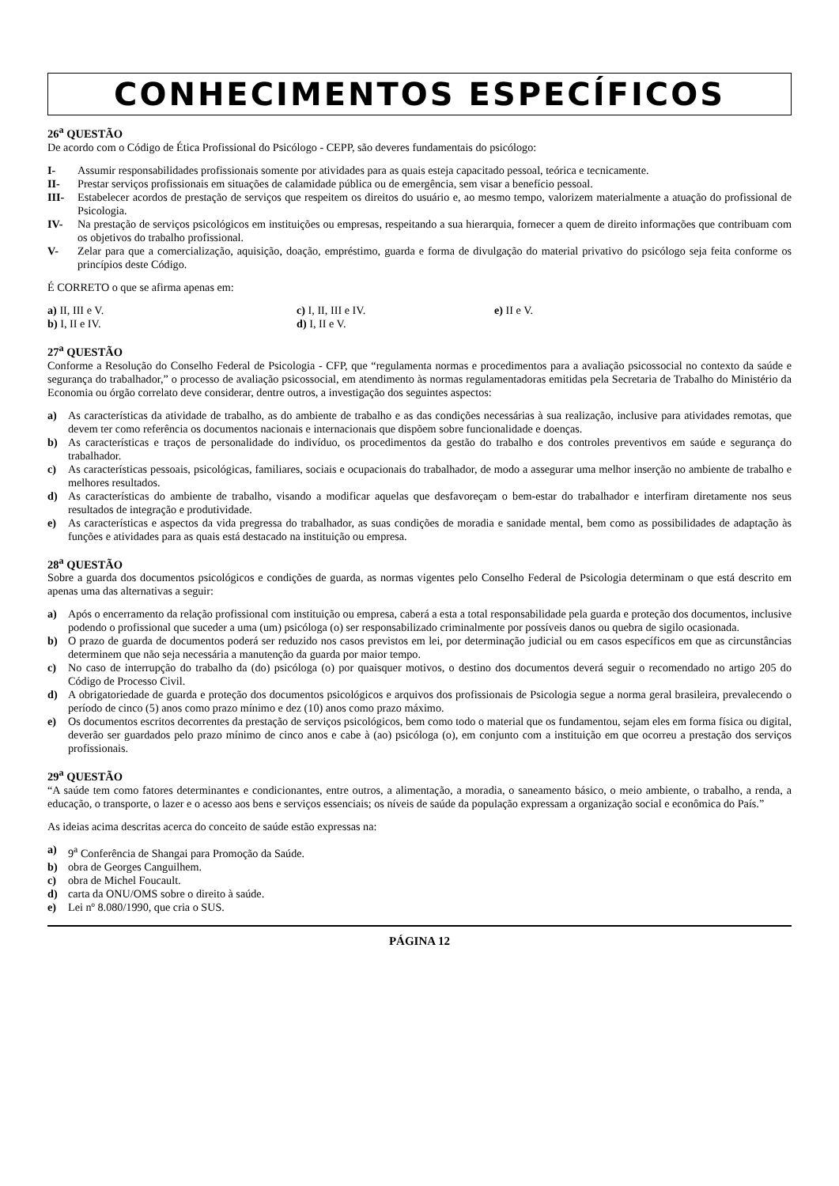CONHECIMENTOS ESPECÍFICOS
26<sup>a</sup> QUESTÃO
De acordo com o Código de Ética Profissional do Psicólogo - CEPP, são deveres fundamentais do psicólogo:
I- Assumir responsabilidades profissionais somente por atividades para as quais esteja capacitado pessoal, teórica e tecnicamente.
II- Prestar serviços profissionais em situações de calamidade pública ou de emergência, sem visar a benefício pessoal.
III- Estabelecer acordos de prestação de serviços que respeitem os direitos do usuário e, ao mesmo tempo, valorizem materialmente a atuação do profissional de Psicologia.
IV- Na prestação de serviços psicológicos em instituições ou empresas, respeitando a sua hierarquia, fornecer a quem de direito informações que contribuam com os objetivos do trabalho profissional.
V- Zelar para que a comercialização, aquisição, doação, empréstimo, guarda e forma de divulgação do material privativo do psicólogo seja feita conforme os princípios deste Código.
É CORRETO o que se afirma apenas em:
a) II, III e V.
c) I, II, III e IV.
e) II e V.
b) I, II e IV.
d) I, II e V.
27<sup>a</sup> QUESTÃO
Conforme a Resolução do Conselho Federal de Psicologia - CFP, que “regulamenta normas e procedimentos para a avaliação psicossocial no contexto da saúde e segurança do trabalhador,” o processo de avaliação psicossocial, em atendimento às normas regulamentadoras emitidas pela Secretaria de Trabalho do Ministério da Economia ou órgão correlato deve considerar, dentre outros, a investigação dos seguintes aspectos:
a) As características da atividade de trabalho, as do ambiente de trabalho e as das condições necessárias à sua realização, inclusive para atividades remotas, que devem ter como referência os documentos nacionais e internacionais que dispõem sobre funcionalidade e doenças.
b) As características e traços de personalidade do indivíduo, os procedimentos da gestão do trabalho e dos controles preventivos em saúde e segurança do trabalhador.
c) As características pessoais, psicológicas, familiares, sociais e ocupacionais do trabalhador, de modo a assegurar uma melhor inserção no ambiente de trabalho e melhores resultados.
d) As características do ambiente de trabalho, visando a modificar aquelas que desfavoreçam o bem-estar do trabalhador e interfiram diretamente nos seus resultados de integração e produtividade.
e) As características e aspectos da vida pregressa do trabalhador, as suas condições de moradia e sanidade mental, bem como as possibilidades de adaptação às funções e atividades para as quais está destacado na instituição ou empresa.
28<sup>a</sup> QUESTÃO
Sobre a guarda dos documentos psicológicos e condições de guarda, as normas vigentes pelo Conselho Federal de Psicologia determinam o que está descrito em apenas uma das alternativas a seguir:
a) Após o encerramento da relação profissional com instituição ou empresa, caberá a esta a total responsabilidade pela guarda e proteção dos documentos, inclusive podendo o profissional que suceder a uma (um) psicóloga (o) ser responsabilizado criminalmente por possíveis danos ou quebra de sigilo ocasionada.
b) O prazo de guarda de documentos poderá ser reduzido nos casos previstos em lei, por determinação judicial ou em casos específicos em que as circunstâncias determinem que não seja necessária a manutenção da guarda por maior tempo.
c) No caso de interrupção do trabalho da (do) psicóloga (o) por quaisquer motivos, o destino dos documentos deverá seguir o recomendado no artigo 205 do Código de Processo Civil.
d) A obrigatoriedade de guarda e proteção dos documentos psicológicos e arquivos dos profissionais de Psicologia segue a norma geral brasileira, prevalecendo o período de cinco (5) anos como prazo mínimo e dez (10) anos como prazo máximo.
e) Os documentos escritos decorrentes da prestação de serviços psicológicos, bem como todo o material que os fundamentou, sejam eles em forma física ou digital, deverão ser guardados pelo prazo mínimo de cinco anos e cabe à (ao) psicóloga (o), em conjunto com a instituição em que ocorreu a prestação dos serviços profissionais.
29<sup>a</sup> QUESTÃO
“A saúde tem como fatores determinantes e condicionantes, entre outros, a alimentação, a moradia, o saneamento básico, o meio ambiente, o trabalho, a renda, a educação, o transporte, o lazer e o acesso aos bens e serviços essenciais; os níveis de saúde da população expressam a organização social e econômica do País.”
As ideias acima descritas acerca do conceito de saúde estão expressas na:
a) 9<sup>a</sup> Conferência de Shangai para Promoção da Saúde.
b) obra de Georges Canguilhem.
c) obra de Michel Foucault.
d) carta da ONU/OMS sobre o direito à saúde.
e) Lei nº 8.080/1990, que cria o SUS.
PÁGINA 12